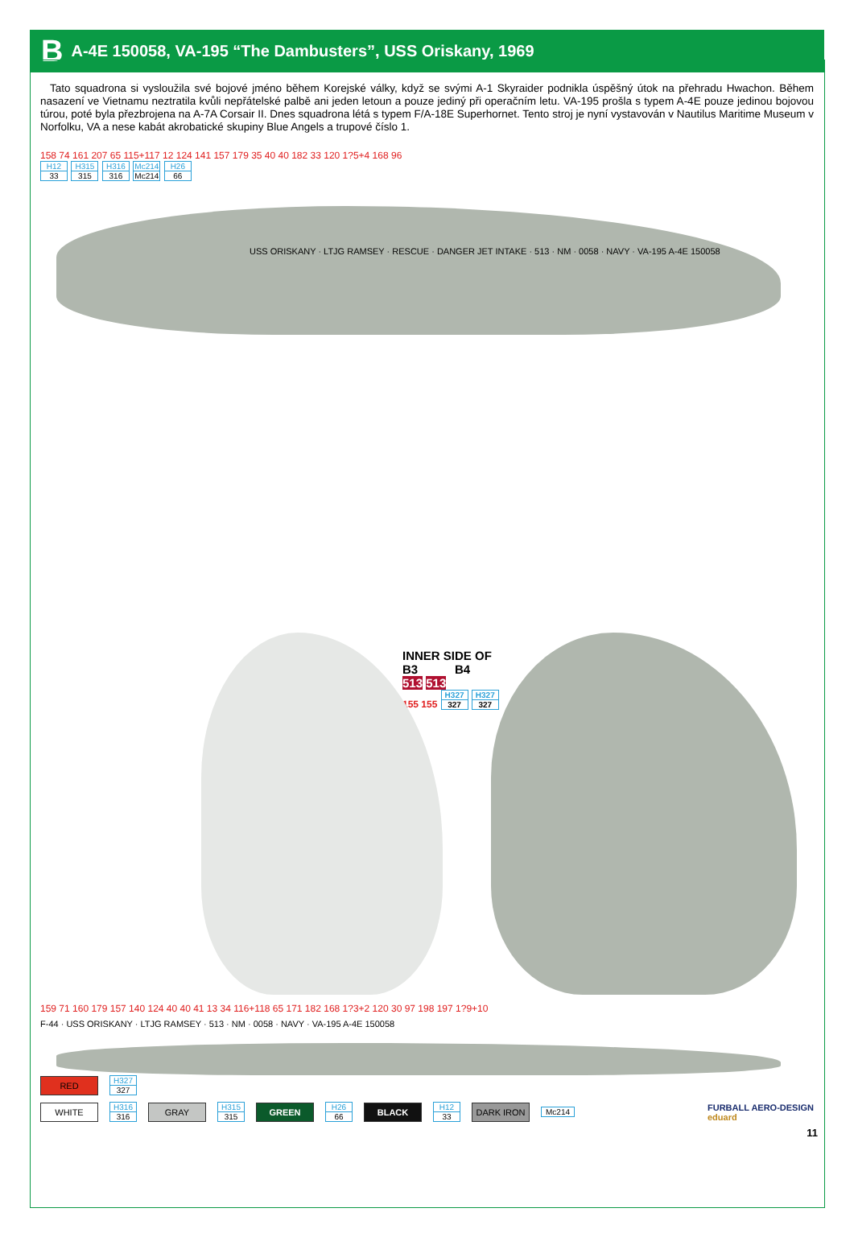B A-4E 150058, VA-195 “The Dambusters”, USS Oriskany, 1969
Tato squadrona si vysloužila své bojové jméno během Korejské války, když se svými A-1 Skyraider podnikla úspěšný útok na přehradu Hwachon. Během nasazení ve Vietnamu neztratila kvůli nepřátelské palbě ani jeden letoun a pouze jediný při operačním letu. VA-195 prošla s typem A-4E pouze jedinou bojovou túrou, poté byla přezbrojena na A-7A Corsair II. Dnes squadrona létá s typem F/A-18E Superhornet. Tento stroj je nyní vystavován v Nautilus Maritime Museum v Norfolku, VA a nese kabát akrobatické skupiny Blue Angels a trupové číslo 1.
158 74 161 207 65 115+117 12 124 141 157 179 35 40 40 182 33 120 1?5+4 168 96
H12 33 H315 315 H316 316 Mc214 Mc214 H26 66
USS ORISKANY · LTJG RAMSEY · RESCUE · DANGER JET INTAKE · 513 · NM · 0058 · NAVY · VA-195 A-4E 150058
INNER SIDE OF
B3 B4
513 513
155 155 H327 327 H327 327
159 71 160 179 157 140 124 40 40 41 13 34 116+118 65 171 182 168 1?3+2 120 30 97 198 197 1?9+10
F-44 · USS ORISKANY · LTJG RAMSEY · 513 · NM · 0058 · NAVY · VA-195 A-4E 150058
RED H327 327
WHITE H316 316 GRAY H315 315 GREEN H26 66 BLACK H12 33 DARK IRON Mc214 FURBALL AERO-DESIGN
eduard
11